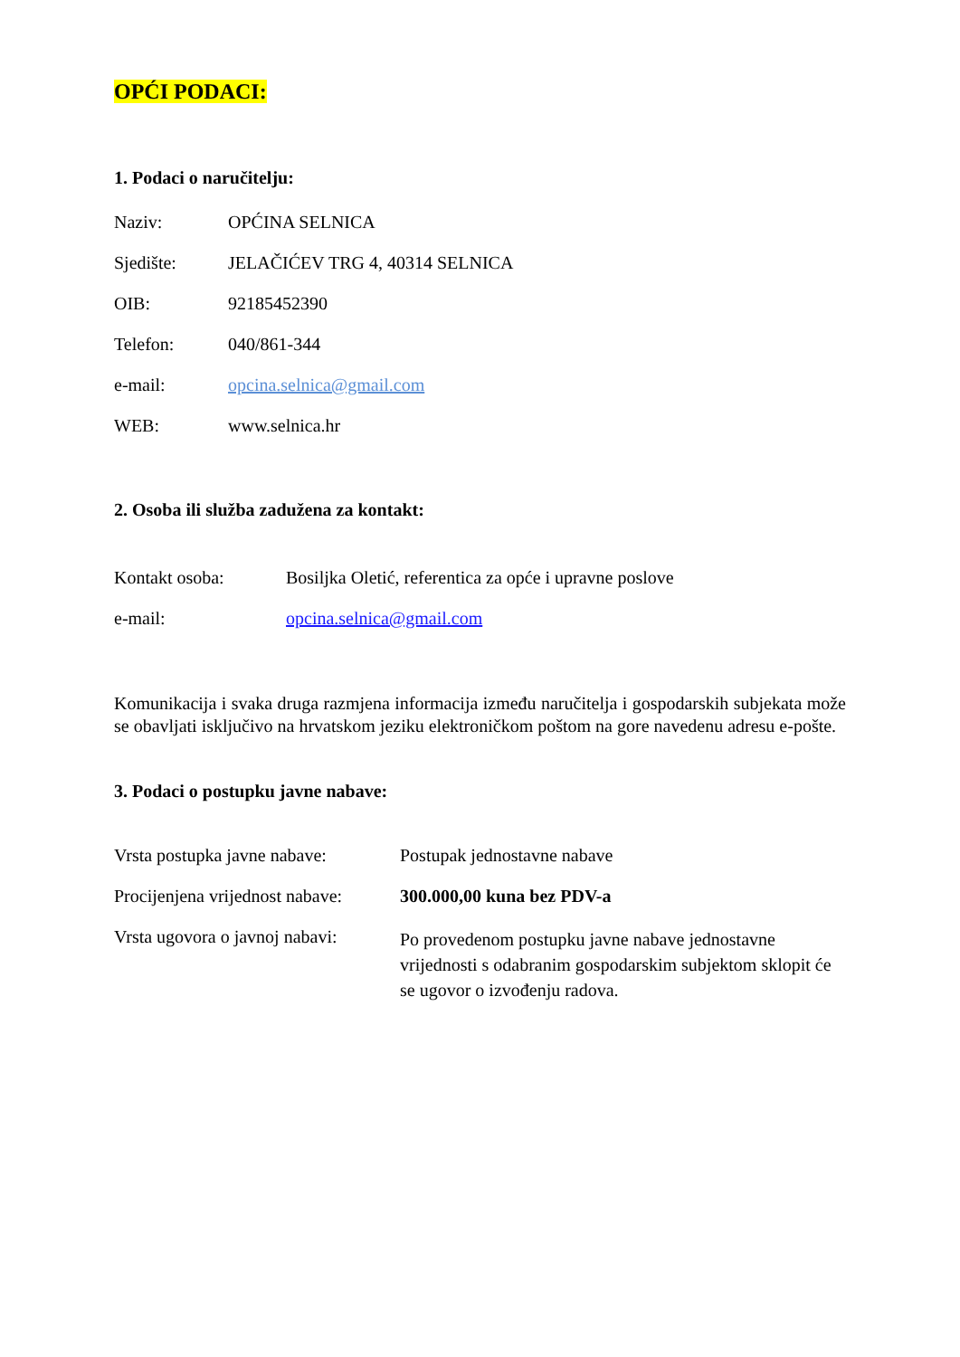OPĆI PODACI:
1. Podaci o naručitelju:
Naziv: OPĆINA SELNICA
Sjedište: JELAČIĆEV TRG 4, 40314 SELNICA
OIB: 92185452390
Telefon: 040/861-344
e-mail: opcina.selnica@gmail.com
WEB: www.selnica.hr
2. Osoba ili služba zadužena za kontakt:
Kontakt osoba: Bosiljka Oletić, referentica za opće i upravne poslove
e-mail: opcina.selnica@gmail.com
Komunikacija i svaka druga razmjena informacija između naručitelja i gospodarskih subjekata može se obavljati isključivo na hrvatskom jeziku elektroničkom poštom na gore navedenu adresu e-pošte.
3. Podaci o postupku javne nabave:
Vrsta postupka javne nabave:
Postupak jednostavne nabave
Procijenjena vrijednost nabave:
300.000,00 kuna bez PDV-a
Vrsta ugovora o javnoj nabavi:
Po provedenom postupku javne nabave jednostavne vrijednosti s odabranim gospodarskim subjektom sklopit će se ugovor o izvođenju radova.